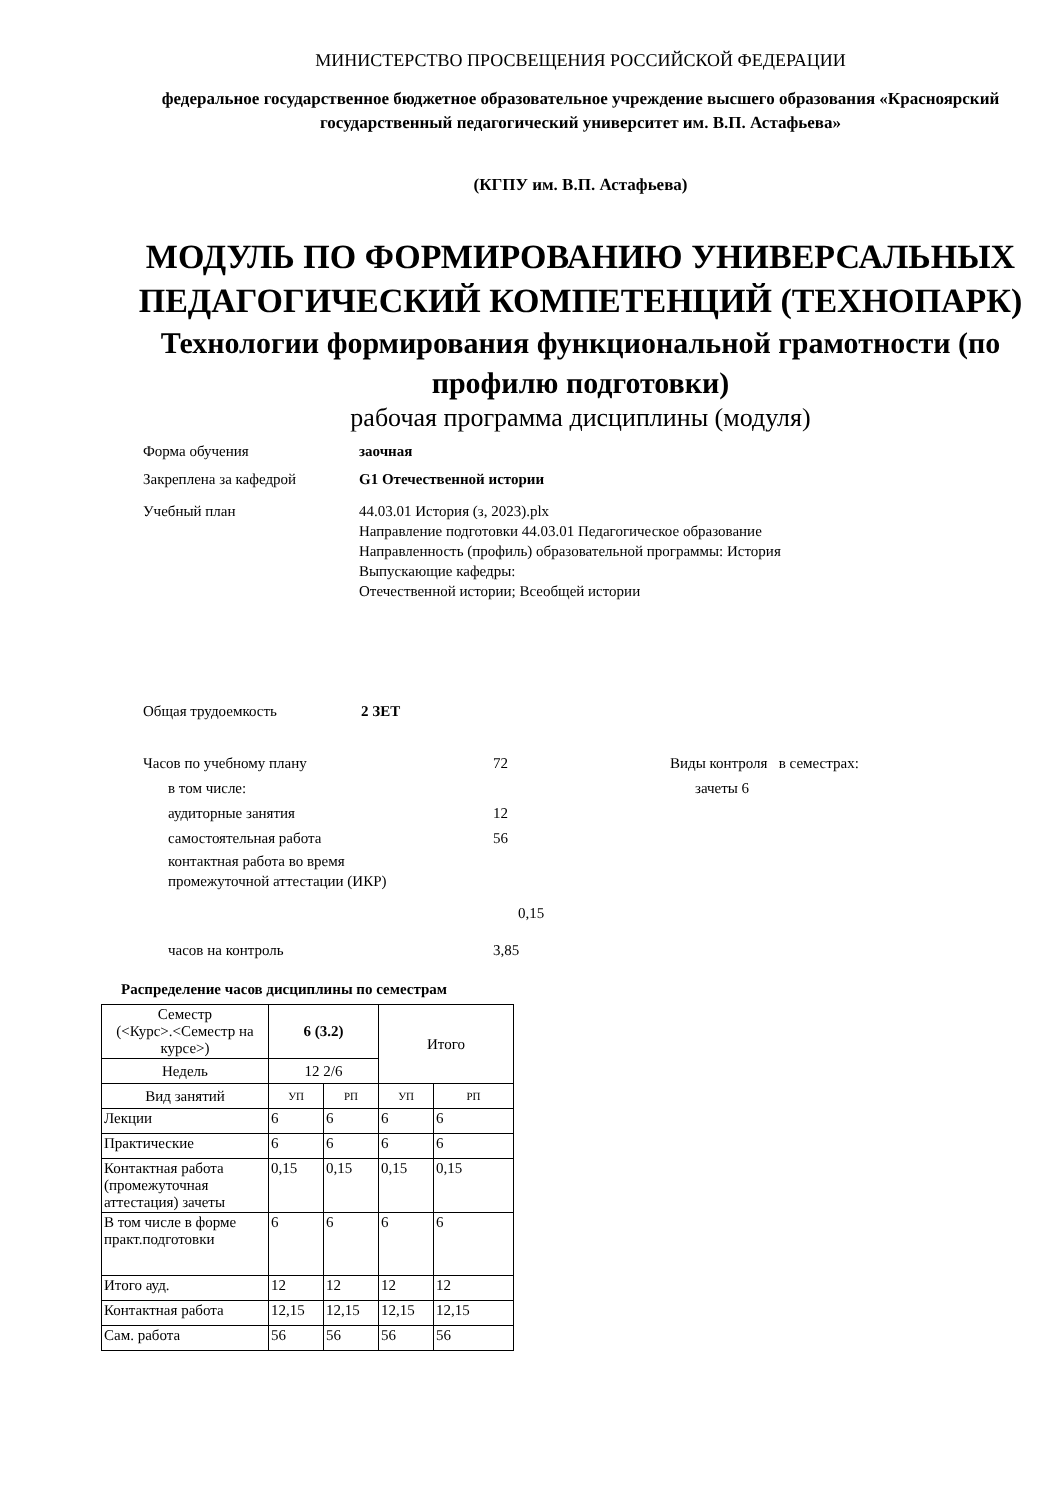МИНИСТЕРСТВО ПРОСВЕЩЕНИЯ РОССИЙСКОЙ ФЕДЕРАЦИИ
федеральное государственное бюджетное образовательное учреждение высшего образования «Красноярский государственный педагогический университет им. В.П. Астафьева»
(КГПУ им. В.П. Астафьева)
МОДУЛЬ ПО ФОРМИРОВАНИЮ УНИВЕРСАЛЬНЫХ ПЕДАГОГИЧЕСКИЙ КОМПЕТЕНЦИЙ (ТЕХНОПАРК)
Технологии формирования функциональной грамотности (по профилю подготовки)
рабочая программа дисциплины (модуля)
Форма обучения заочная
Закреплена за кафедрой G1 Отечественной истории
Учебный план 44.03.01 История (з, 2023).plx
Направление подготовки 44.03.01 Педагогическое образование
Направленность (профиль) образовательной программы: История
Выпускающие кафедры:
Отечественной истории; Всеобщей истории
Общая трудоемкость 2 ЗЕТ
Часов по учебному плану 72
в том числе:
аудиторные занятия 12
самостоятельная работа 56
контактная работа во время
промежуточной аттестации (ИКР)
0,15
часов на контроль 3,85
Виды контроля в семестрах:
зачеты 6
Распределение часов дисциплины по семестрам
| Семестр (<Курс>.<Семестр на курсе>) | 6 (3.2) | | Итого | |
| Недель | 12 2/6 | | | |
| Вид занятий | УП | РП | УП | РП |
| Лекции | 6 | 6 | 6 | 6 |
| Практические | 6 | 6 | 6 | 6 |
| Контактная работа (промежуточная аттестация) зачеты | 0,15 | 0,15 | 0,15 | 0,15 |
| В том числе в форме практ.подготовки | 6 | 6 | 6 | 6 |
| Итого ауд. | 12 | 12 | 12 | 12 |
| Контактная работа | 12,15 | 12,15 | 12,15 | 12,15 |
| Сам. работа | 56 | 56 | 56 | 56 |